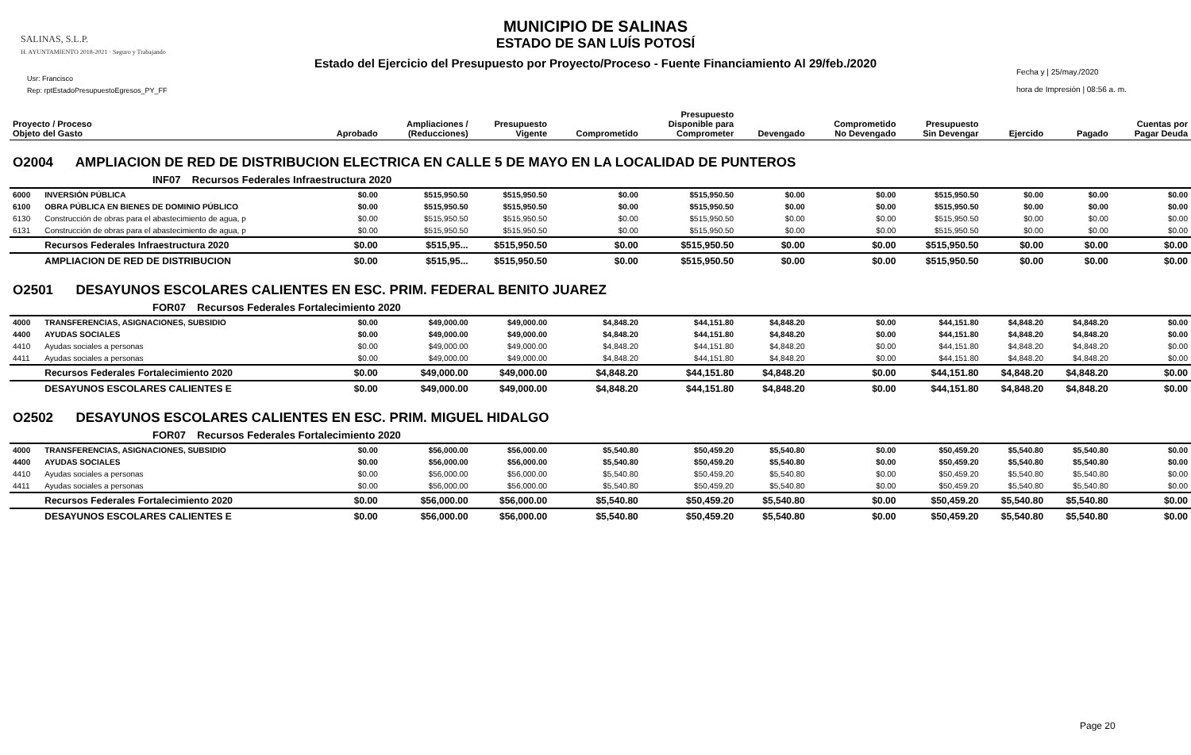SALINAS, S.L.P.
H. AYUNTAMIENTO 2018-2021 · Seguro y Trabajando
Usr: Francisco
Rep: rptEstadoPresupuestoEgresos_PY_FF
MUNICIPIO DE SALINAS
ESTADO DE SAN LUÍS POTOSÍ
Estado del Ejercicio del Presupuesto por Proyecto/Proceso - Fuente Financiamiento Al 29/feb./2020
Fecha y | 25/may./2020
hora de Impresión | 08:56 a. m.
| Proyecto / Proceso Objeto del Gasto | | Aprobado | Ampliaciones / (Reducciones) | Presupuesto Vigente | Comprometido | Presupuesto Disponible para Comprometer | Devengado | Comprometido No Devengado | Presupuesto Sin Devengar | Ejercido | Pagado | Cuentas por Pagar Deuda |
| --- | --- | --- | --- | --- | --- | --- | --- | --- | --- | --- | --- | --- |
| O2004 AMPLIACION DE RED DE DISTRIBUCION ELECTRICA EN CALLE 5 DE MAYO EN LA LOCALIDAD DE PUNTEROS | | | | | | | | | | | | |
| INF07 Recursos Federales Infraestructura 2020 | | | | | | | | | | | | |
| 6000 | INVERSIÓN PÚBLICA | $0.00 | $515,950.50 | $515,950.50 | $0.00 | $515,950.50 | $0.00 | $0.00 | $515,950.50 | $0.00 | $0.00 | $0.00 |
| 6100 | OBRA PÚBLICA EN BIENES DE DOMINIO PÚBLICO | $0.00 | $515,950.50 | $515,950.50 | $0.00 | $515,950.50 | $0.00 | $0.00 | $515,950.50 | $0.00 | $0.00 | $0.00 |
| 6130 | Construcción de obras para el abastecimiento de agua, p | $0.00 | $515,950.50 | $515,950.50 | $0.00 | $515,950.50 | $0.00 | $0.00 | $515,950.50 | $0.00 | $0.00 | $0.00 |
| 6131 | Construcción de obras para el abastecimiento de agua, p | $0.00 | $515,950.50 | $515,950.50 | $0.00 | $515,950.50 | $0.00 | $0.00 | $515,950.50 | $0.00 | $0.00 | $0.00 |
| | Recursos Federales Infraestructura 2020 | $0.00 | $515,95... | $515,950.50 | $0.00 | $515,950.50 | $0.00 | $0.00 | $515,950.50 | $0.00 | $0.00 | $0.00 |
| | AMPLIACION DE RED DE DISTRIBUCION | $0.00 | $515,95... | $515,950.50 | $0.00 | $515,950.50 | $0.00 | $0.00 | $515,950.50 | $0.00 | $0.00 | $0.00 |
| O2501 DESAYUNOS ESCOLARES CALIENTES EN ESC. PRIM. FEDERAL BENITO JUAREZ | | | | | | | | | | | | |
| FOR07 Recursos Federales Fortalecimiento 2020 | | | | | | | | | | | | |
| 4000 | TRANSFERENCIAS, ASIGNACIONES, SUBSIDIO | $0.00 | $49,000.00 | $49,000.00 | $4,848.20 | $44,151.80 | $4,848.20 | $0.00 | $44,151.80 | $4,848.20 | $4,848.20 | $0.00 |
| 4400 | AYUDAS SOCIALES | $0.00 | $49,000.00 | $49,000.00 | $4,848.20 | $44,151.80 | $4,848.20 | $0.00 | $44,151.80 | $4,848.20 | $4,848.20 | $0.00 |
| 4410 | Ayudas sociales a personas | $0.00 | $49,000.00 | $49,000.00 | $4,848.20 | $44,151.80 | $4,848.20 | $0.00 | $44,151.80 | $4,848.20 | $4,848.20 | $0.00 |
| 4411 | Ayudas sociales a personas | $0.00 | $49,000.00 | $49,000.00 | $4,848.20 | $44,151.80 | $4,848.20 | $0.00 | $44,151.80 | $4,848.20 | $4,848.20 | $0.00 |
| | Recursos Federales Fortalecimiento 2020 | $0.00 | $49,000.00 | $49,000.00 | $4,848.20 | $44,151.80 | $4,848.20 | $0.00 | $44,151.80 | $4,848.20 | $4,848.20 | $0.00 |
| | DESAYUNOS ESCOLARES CALIENTES E | $0.00 | $49,000.00 | $49,000.00 | $4,848.20 | $44,151.80 | $4,848.20 | $0.00 | $44,151.80 | $4,848.20 | $4,848.20 | $0.00 |
| O2502 DESAYUNOS ESCOLARES CALIENTES EN ESC. PRIM. MIGUEL HIDALGO | | | | | | | | | | | | |
| FOR07 Recursos Federales Fortalecimiento 2020 | | | | | | | | | | | | |
| 4000 | TRANSFERENCIAS, ASIGNACIONES, SUBSIDIO | $0.00 | $56,000.00 | $56,000.00 | $5,540.80 | $50,459.20 | $5,540.80 | $0.00 | $50,459.20 | $5,540.80 | $5,540.80 | $0.00 |
| 4400 | AYUDAS SOCIALES | $0.00 | $56,000.00 | $56,000.00 | $5,540.80 | $50,459.20 | $5,540.80 | $0.00 | $50,459.20 | $5,540.80 | $5,540.80 | $0.00 |
| 4410 | Ayudas sociales a personas | $0.00 | $56,000.00 | $56,000.00 | $5,540.80 | $50,459.20 | $5,540.80 | $0.00 | $50,459.20 | $5,540.80 | $5,540.80 | $0.00 |
| 4411 | Ayudas sociales a personas | $0.00 | $56,000.00 | $56,000.00 | $5,540.80 | $50,459.20 | $5,540.80 | $0.00 | $50,459.20 | $5,540.80 | $5,540.80 | $0.00 |
| | Recursos Federales Fortalecimiento 2020 | $0.00 | $56,000.00 | $56,000.00 | $5,540.80 | $50,459.20 | $5,540.80 | $0.00 | $50,459.20 | $5,540.80 | $5,540.80 | $0.00 |
| | DESAYUNOS ESCOLARES CALIENTES E | $0.00 | $56,000.00 | $56,000.00 | $5,540.80 | $50,459.20 | $5,540.80 | $0.00 | $50,459.20 | $5,540.80 | $5,540.80 | $0.00 |
Page 20